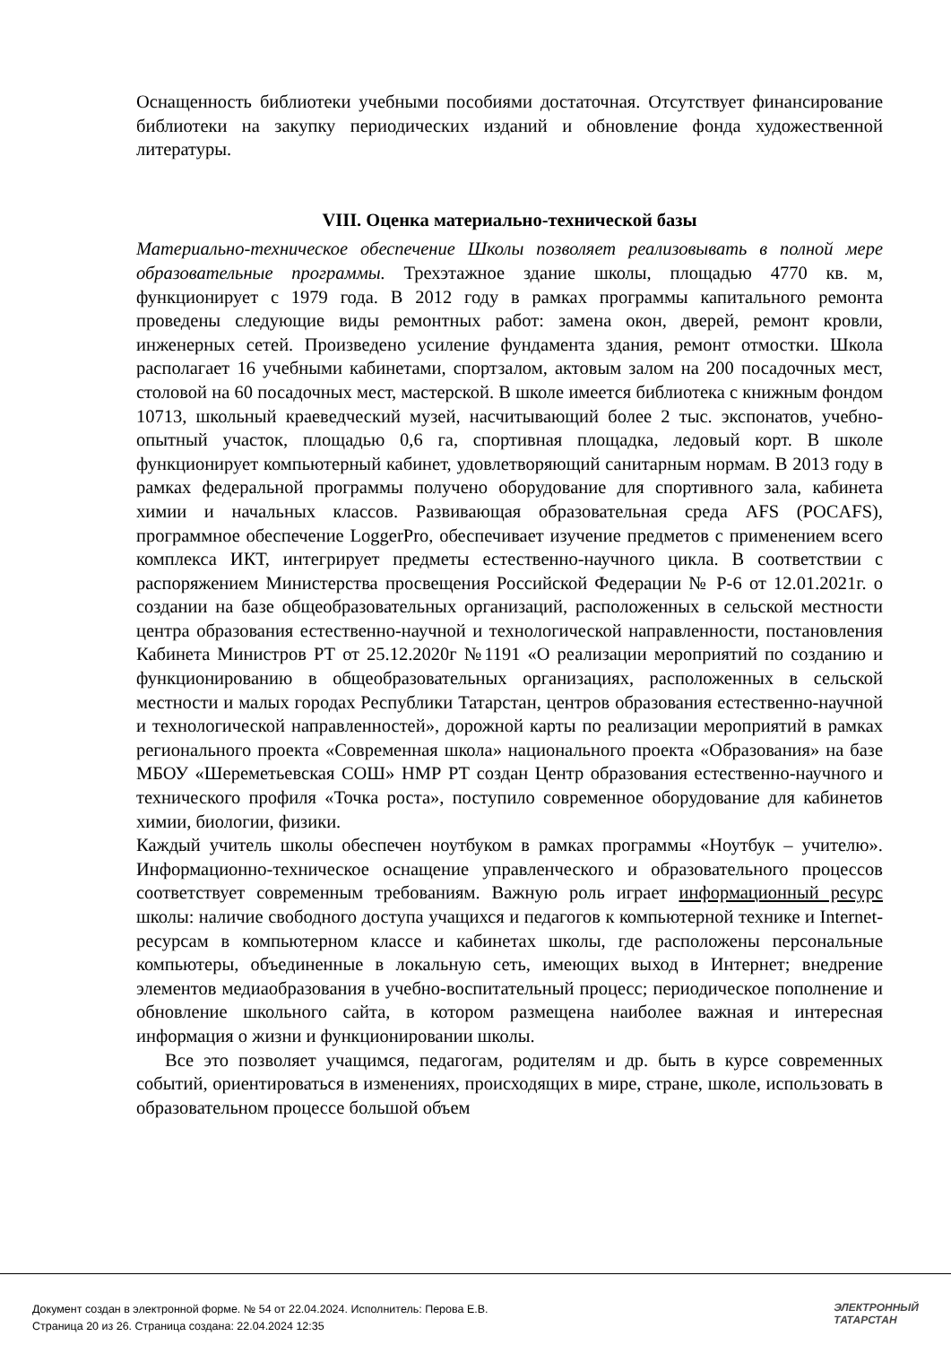Оснащенность библиотеки учебными пособиями достаточная. Отсутствует финансирование библиотеки на закупку периодических изданий и обновление фонда художественной литературы.
VIII. Оценка материально-технической базы
Материально-техническое обеспечение Школы позволяет реализовывать в полной мере образовательные программы. Трехэтажное здание школы, площадью 4770 кв. м, функционирует с 1979 года. В 2012 году в рамках программы капитального ремонта проведены следующие виды ремонтных работ: замена окон, дверей, ремонт кровли, инженерных сетей. Произведено усиление фундамента здания, ремонт отмостки. Школа располагает 16 учебными кабинетами, спортзалом, актовым залом на 200 посадочных мест, столовой на 60 посадочных мест, мастерской. В школе имеется библиотека с книжным фондом 10713, школьный краеведческий музей, насчитывающий более 2 тыс. экспонатов, учебно-опытный участок, площадью 0,6 га, спортивная площадка, ледовый корт. В школе функционирует компьютерный кабинет, удовлетворяющий санитарным нормам. В 2013 году в рамках федеральной программы получено оборудование для спортивного зала, кабинета химии и начальных классов. Развивающая образовательная среда AFS (POCAFS), программное обеспечение LoggerPro, обеспечивает изучение предметов с применением всего комплекса ИКТ, интегрирует предметы естественно-научного цикла. В соответствии с распоряжением Министерства просвещения Российской Федерации № Р-6 от 12.01.2021г. о создании на базе общеобразовательных организаций, расположенных в сельской местности центра образования естественно-научной и технологической направленности, постановления Кабинета Министров РТ от 25.12.2020г №1191 «О реализации мероприятий по созданию и функционированию в общеобразовательных организациях, расположенных в сельской местности и малых городах Республики Татарстан, центров образования естественно-научной и технологической направленностей», дорожной карты по реализации мероприятий в рамках регионального проекта «Современная школа» национального проекта «Образования» на базе МБОУ «Шереметьевская СОШ» НМР РТ создан Центр образования естественно-научного и технического профиля «Точка роста», поступило современное оборудование для кабинетов химии, биологии, физики.
Каждый учитель школы обеспечен ноутбуком в рамках программы «Ноутбук – учителю». Информационно-техническое оснащение управленческого и образовательного процессов соответствует современным требованиям. Важную роль играет информационный ресурс школы: наличие свободного доступа учащихся и педагогов к компьютерной технике и Internet-ресурсам в компьютерном классе и кабинетах школы, где расположены персональные компьютеры, объединенные в локальную сеть, имеющих выход в Интернет; внедрение элементов медиаобразования в учебно-воспитательный процесс; периодическое пополнение и обновление школьного сайта, в котором размещена наиболее важная и интересная информация о жизни и функционировании школы.
Все это позволяет учащимся, педагогам, родителям и др. быть в курсе современных событий, ориентироваться в изменениях, происходящих в мире, стране, школе, использовать в образовательном процессе большой объем
Документ создан в электронной форме. № 54 от 22.04.2024. Исполнитель: Перова Е.В.
Страница 20 из 26. Страница создана: 22.04.2024 12:35
ЭЛЕКТРОННЫЙ
ТАТАРСТАН